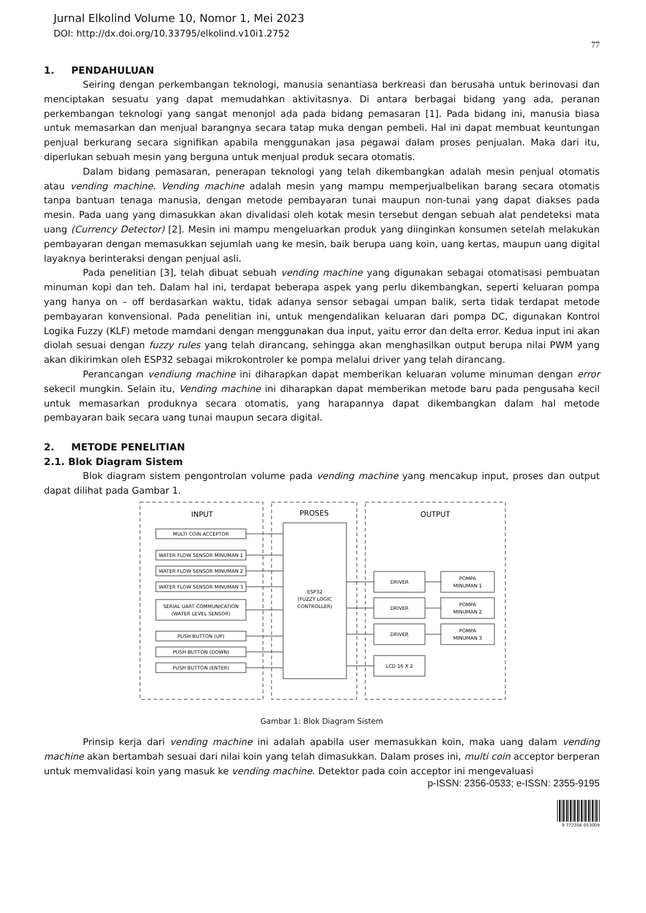Jurnal Elkolind Volume 10, Nomor 1, Mei 2023
DOI: http://dx.doi.org/10.33795/elkolind.v10i1.2752
77
1. PENDAHULUAN
Seiring dengan perkembangan teknologi, manusia senantiasa berkreasi dan berusaha untuk berinovasi dan menciptakan sesuatu yang dapat memudahkan aktivitasnya. Di antara berbagai bidang yang ada, peranan perkembangan teknologi yang sangat menonjol ada pada bidang pemasaran [1]. Pada bidang ini, manusia biasa untuk memasarkan dan menjual barangnya secara tatap muka dengan pembeli. Hal ini dapat membuat keuntungan penjual berkurang secara signifikan apabila menggunakan jasa pegawai dalam proses penjualan. Maka dari itu, diperlukan sebuah mesin yang berguna untuk menjual produk secara otomatis.
Dalam bidang pemasaran, penerapan teknologi yang telah dikembangkan adalah mesin penjual otomatis atau vending machine. Vending machine adalah mesin yang mampu memperjualbelikan barang secara otomatis tanpa bantuan tenaga manusia, dengan metode pembayaran tunai maupun non-tunai yang dapat diakses pada mesin. Pada uang yang dimasukkan akan divalidasi oleh kotak mesin tersebut dengan sebuah alat pendeteksi mata uang (Currency Detector) [2]. Mesin ini mampu mengeluarkan produk yang diinginkan konsumen setelah melakukan pembayaran dengan memasukkan sejumlah uang ke mesin, baik berupa uang koin, uang kertas, maupun uang digital layaknya berinteraksi dengan penjual asli.
Pada penelitian [3], telah dibuat sebuah vending machine yang digunakan sebagai otomatisasi pembuatan minuman kopi dan teh. Dalam hal ini, terdapat beberapa aspek yang perlu dikembangkan, seperti keluaran pompa yang hanya on – off berdasarkan waktu, tidak adanya sensor sebagai umpan balik, serta tidak terdapat metode pembayaran konvensional. Pada penelitian ini, untuk mengendalikan keluaran dari pompa DC, digunakan Kontrol Logika Fuzzy (KLF) metode mamdani dengan menggunakan dua input, yaitu error dan delta error. Kedua input ini akan diolah sesuai dengan fuzzy rules yang telah dirancang, sehingga akan menghasilkan output berupa nilai PWM yang akan dikirimkan oleh ESP32 sebagai mikrokontroler ke pompa melalui driver yang telah dirancang.
Perancangan vendiung machine ini diharapkan dapat memberikan keluaran volume minuman dengan error sekecil mungkin. Selain itu, Vending machine ini diharapkan dapat memberikan metode baru pada pengusaha kecil untuk memasarkan produknya secara otomatis, yang harapannya dapat dikembangkan dalam hal metode pembayaran baik secara uang tunai maupun secara digital.
2. METODE PENELITIAN
2.1. Blok Diagram Sistem
Blok diagram sistem pengontrolan volume pada vending machine yang mencakup input, proses dan output dapat dilihat pada Gambar 1.
INPUT
PROSES
OUTPUT
MULTI COIN ACCEPTOR
WATER FLOW SENSOR MINUMAN 1
WATER FLOW SENSOR MINUMAN 2
WATER FLOW SENSOR MINUMAN 3
SERIAL UART COMMUNICATION
(WATER LEVEL SENSOR)
PUSH BUTTON (UP)
PUSH BUTTON (DOWN)
PUSH BUTTON (ENTER)
ESP32
(FUZZY LOGIC
CONTROLLER)
DRIVER
DRIVER
DRIVER
LCD 16 X 2
POMPA
MINUMAN 1
POMPA
MINUMAN 2
POMPA
MINUMAN 3
Gambar 1: Blok Diagram Sistem
Prinsip kerja dari vending machine ini adalah apabila user memasukkan koin, maka uang dalam vending machine akan bertambah sesuai dari nilai koin yang telah dimasukkan. Dalam proses ini, multi coin acceptor berperan untuk memvalidasi koin yang masuk ke vending machine. Detektor pada coin acceptor ini mengevaluasi
p-ISSN: 2356-0533; e-ISSN: 2355-9195
9 772356 053009